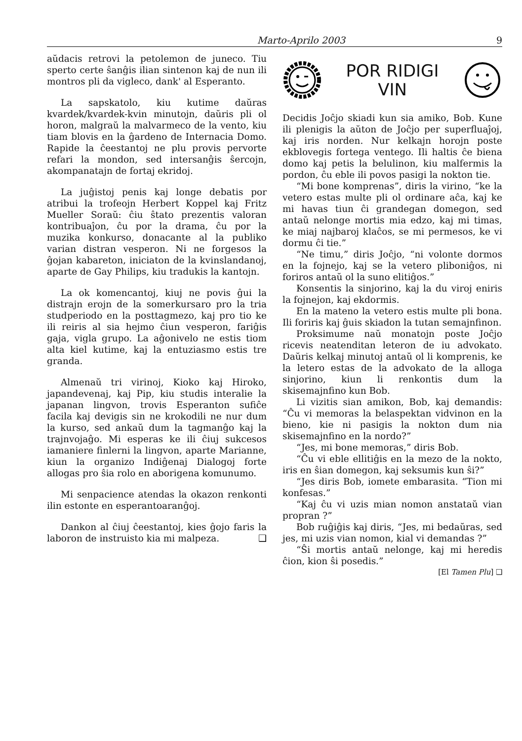Marto-Aprilo 2003 9
aŭdacis retrovi la petolemon de juneco. Tiu sperto certe ŝanĝis ilian sintenon kaj de nun ili montros pli da vigleco, dank' al Esperanto.
La sapskatolo, kiu kutime daŭras kvardek/kvardek-kvin minutojn, daŭris pli ol horon, malgraŭ la malvarmeco de la vento, kiu tiam blovis en la ĝardeno de Internacia Domo. Rapide la ĉeestantoj ne plu provis pervorte refari la mondon, sed intersanĝis ŝercojn, akompanatajn de fortaj ekridoj.
La juĝistoj penis kaj longe debatis por atribui la trofeojn Herbert Koppel kaj Fritz Mueller Soraŭ: ĉiu ŝtato prezentis valoran kontribuaĵon, ĉu por la drama, ĉu por la muzika konkurso, donacante al la publiko varian distran vesperon. Ni ne forgesos la ĝojan kabareton, iniciaton de la kvinslandanoj, aparte de Gay Philips, kiu tradukis la kantojn.
La ok komencantoj, kiuj ne povis ĝui la distrajn erojn de la somerkursaro pro la tria studperiodo en la posttagmezo, kaj pro tio ke ili reiris al sia hejmo ĉiun vesperon, fariĝis gaja, vigla grupo. La aĝonivelo ne estis tiom alta kiel kutime, kaj la entuziasmo estis tre granda.
Almenaŭ tri virinoj, Kioko kaj Hiroko, japandevenaj, kaj Pip, kiu studis interalie la japanan lingvon, trovis Esperanton sufiĉe facila kaj devigis sin ne krokodili ne nur dum la kurso, sed ankaŭ dum la tagmanĝo kaj la trajnvojaĝo. Mi esperas ke ili ĉiuj sukcesos iamaniere finlerni la lingvon, aparte Marianne, kiun la organizo Indiĝenaj Dialogoj forte allogas pro ŝia rolo en aborigena komunumo.
Mi senpacience atendas la okazon renkonti ilin estonte en esperantoaranĝoj.
Dankon al ĉiuj ĉeestantoj, kies ĝojo faris la laboron de instruisto kia mi malpeza. ❑
POR RIDIGI
VIN
Decidis Joĉjo skiadi kun sia amiko, Bob. Kune ili plenigis la aŭton de Joĉjo per superfluaĵoj, kaj iris norden. Nur kelkajn horojn poste ekblovegis fortega ventego. Ili haltis ĉe biena domo kaj petis la belulinon, kiu malfermis la pordon, ĉu eble ili povos pasigi la nokton tie.
“Mi bone komprenas”, diris la virino, “ke la vetero estas multe pli ol ordinare aĉa, kaj ke mi havas tiun ĉi grandegan domegon, sed antaŭ nelonge mortis mia edzo, kaj mi timas, ke miaj najbaroj klaĉos, se mi permesos, ke vi dormu ĉi tie.”
“Ne timu,” diris Joĉjo, “ni volonte dormos en la fojnejo, kaj se la vetero pliboniĝos, ni foriros antaŭ ol la suno elitiĝos.”
Konsentis la sinjorino, kaj la du viroj eniris la fojnejon, kaj ekdormis.
En la mateno la vetero estis multe pli bona. Ili foriris kaj ĝuis skiadon la tutan semajnfinon.
Proksimume naŭ monatojn poste Joĉjo ricevis neatenditan leteron de iu advokato. Daŭris kelkaj minutoj antaŭ ol li komprenis, ke la letero estas de la advokato de la alloga sinjorino, kiun li renkontis dum la skisemajnfino kun Bob.
Li vizitis sian amikon, Bob, kaj demandis: “Ĉu vi memoras la belaspektan vidvinon en la bieno, kie ni pasigis la nokton dum nia skisemajnfino en la nordo?”
“Jes, mi bone memoras,” diris Bob.
“Ĉu vi eble ellitiĝis en la mezo de la nokto, iris en ŝian domegon, kaj seksumis kun ŝi?”
“Jes diris Bob, iomete embarasita. “Tion mi konfesas.”
“Kaj ĉu vi uzis mian nomon anstataŭ vian propran ?”
Bob ruĝiĝis kaj diris, “Jes, mi bedaŭras, sed jes, mi uzis vian nomon, kial vi demandas ?”
“Ŝi mortis antaŭ nelonge, kaj mi heredis ĉion, kion ŝi posedis.”
[El Tamen Plu] ❑